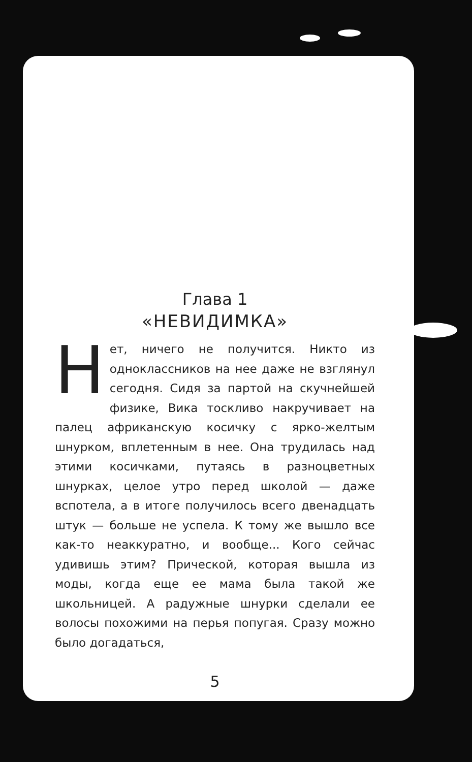Глава 1
«НЕВИДИМКА»
Нет, ничего не получится. Никто из одноклассников на нее даже не взглянул сегодня. Сидя за партой на скучнейшей физике, Вика тоскливо накручивает на палец африканскую косичку с ярко-желтым шнурком, вплетенным в нее. Она трудилась над этими косичками, путаясь в разноцветных шнурках, целое утро перед школой — даже вспотела, а в итоге получилось всего двенадцать штук — больше не успела. К тому же вышло все как-то неаккуратно, и вообще... Кого сейчас удивишь этим? Прической, которая вышла из моды, когда еще ее мама была такой же школьницей. А радужные шнурки сделали ее волосы похожими на перья попугая. Сразу можно было догадаться,
5